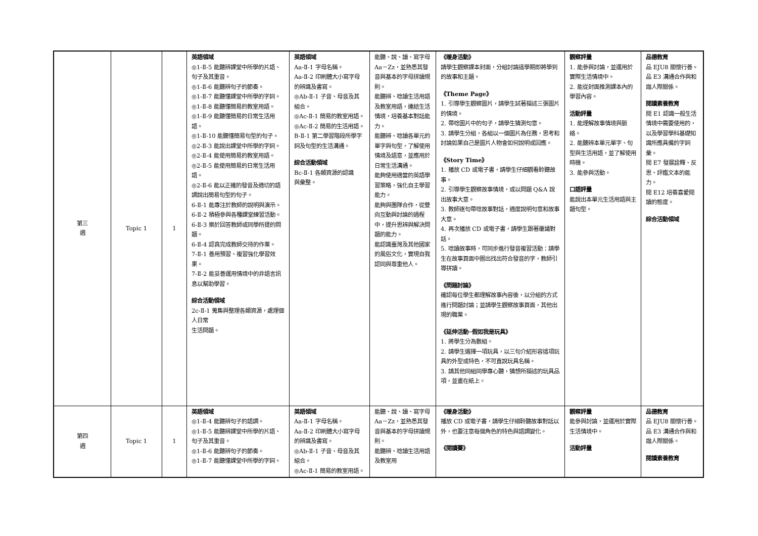| 第三 週 | Topic 1 | 1 | 英語領域 ◎1-Ⅱ-5 能聽辨課堂中所學的片語、句子及其重音。 ◎1-Ⅱ-6 能聽辨句子的節奏。 ◎1-Ⅱ-7 能聽懂課堂中所學的字詞。 ◎1-Ⅱ-8 能聽懂簡易的教室用語。 ◎1-Ⅱ-9 能聽懂簡易的日常生活用語。 ◎1-Ⅱ-10 能聽懂簡易句型的句子。 ◎2-Ⅱ-3 能說出課堂中所學的字詞。 ◎2-Ⅱ-4 能使用簡易的教室用語。 ◎2-Ⅱ-5 能使用簡易的日常生活用語。 ◎2-Ⅱ-6 能以正確的發音及適切的語調說出簡易句型的句子。 6-Ⅱ-1 能專注於教師的說明與演示。 6-Ⅱ-2 積極參與各種課堂練習活動。 6-Ⅱ-3 樂於回答教師或同學所提的問題。 6-Ⅱ-4 認真完成教師交待的作業。 7-Ⅱ-1 善用預習、複習強化學習效果。 7-Ⅱ-2 能妥善運用情境中的非語言訊息以幫助學習。 綜合活動領域 2c-Ⅱ-1 蒐集與整理各類資源，處理個人日常 生活問題。 | 英語領域 Aa-Ⅱ-1 字母名稱。 Aa-Ⅱ-2 印刷體大小寫字母的辨識及書寫。 ◎Ab-Ⅱ-1 子音、母音及其組合。 ◎Ac-Ⅱ-1 簡易的教室用語。 ◎Ac-Ⅱ-2 簡易的生活用語。 B-Ⅱ-1 第二學習階段所學字詞及句型的生活溝通。 綜合活動領域 Bc-Ⅱ-1 各類資源的認識 與彙整。 | 能聽、說、讀、寫字母 Aa－Zz，並熟悉其發音與基本的字母拼讀規則。 能聽辨、唸讀生活用語及教室用語，連結生活情境，培養基本對話能力。 能聽辨、唸讀各單元的單字與句型，了解使用情境及語意，並應用於日常生活溝通。 能夠使用適當的英語學習策略，強化自主學習能力。 能夠與團隊合作，從雙向互動與討論的過程中，提升思辨與解決問題的能力。 能認識臺灣及其他國家的風俗文化，實現自我認同與尊重他人。 | 《暖身活動》 請學生觀察課本封面，分組討論這學期即將學到的故事和主題。 《Theme Page》 1. 引導學生觀察圖片，請學生試著描述三張圖片的情境。 2. 帶唸圖片中的句子，請學生猜測句意。 3. 請學生分組，各組以一個圖片為任務，思考和討論如果自己是圖片人物會如何說明或回應。 《Story Time》 1. 播放 CD 或電子書，請學生仔細觀看聆聽故事。 2. 引導學生觀察故事情境，或以問題 Q&A 說出故事大意。 3. 教師逐句帶唸故事對話，適度說明句意和故事大意。 4. 再次播放 CD 或電子書，請學生跟著覆誦對話。 5. 唸讀故事時，可同步進行發音複習活動：請學生在故事頁面中圈出找出符合發音的字，教師引導拼讀。 《問題討論》 確認每位學生都理解故事內容後，以分組的方式進行問題討論；並請學生觀察故事頁面，其他出現的職業。 《延伸活動─假如我是玩具》 1. 將學生分為數組。 2. 請學生選擇一項玩具，以三句介紹形容這項玩具的外型或特色，不可直說玩具名稱。 3. 請其他同組同學專心聽，猜想所描述的玩具品項，並畫在紙上。 | 觀察評量 1. 能參與討論，並運用於實際生活情境中。 2. 能從封面推測課本內的學習內容。 活動評量 1. 能理解故事情境與脈絡。 2. 能聽辨本單元單字、句型與生活用語，並了解使用時機。 3. 能參與活動。 口語評量 能說出本單元生活用語與主題句型。 | 品德教育 品 EJU8 關懷行善。 品 E3 溝通合作與和諧人際關係。 閱讀素養教育 閱 E1 認識一般生活情境中需要使用的，以及學習學科基礎知識所應具備的字詞彙。 閱 E7 發展詮釋、反思、評鑑文本的能力。 閱 E12 培養喜愛閱讀的態度。 綜合活動領域 |
| 第四 週 | Topic 1 | 1 | 英語領域 ◎1-Ⅱ-4 能聽辨句子的語調。 ◎1-Ⅱ-5 能聽辨課堂中所學的片語、句子及其重音。 ◎1-Ⅱ-6 能聽辨句子的節奏。 ◎1-Ⅱ-7 能聽懂課堂中所學的字詞。 | 英語領域 Aa-Ⅱ-1 字母名稱。 Aa-Ⅱ-2 印刷體大小寫字母的辨識及書寫。 ◎Ab-Ⅱ-1 子音、母音及其組合。 ◎Ac-Ⅱ-1 簡易的教室用語。 | 能聽、說、讀、寫字母 Aa－Zz，並熟悉其發音與基本的字母拼讀規則。 能聽辨、唸讀生活用語及教室用 | 《暖身活動》 播放 CD 或電子書，請學生仔細聆聽故事對話以外，也要注意每個角色的特色與語調變化。 《閱讀賽》 | 觀察評量 能參與討論，並運用於實際生活情境中。 活動評量 | 品德教育 品 EJU8 關懷行善。 品 E3 溝通合作與和諧人際關係。 閱讀素養教育 |